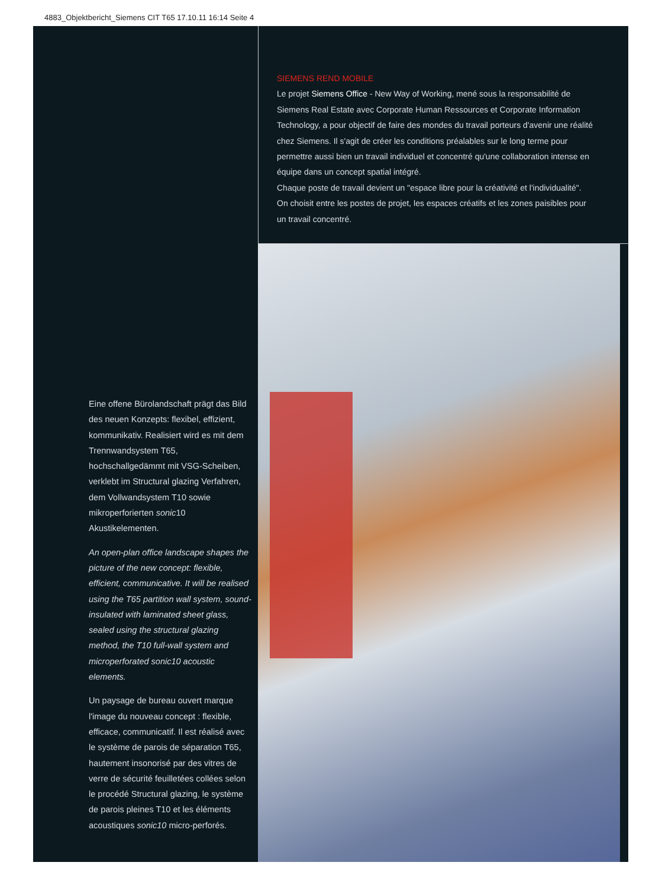4883_Objektbericht_Siemens CIT T65 17.10.11 16:14 Seite 4
SIEMENS REND MOBILE
Le projet Siemens Office - New Way of Working, mené sous la responsabilité de Siemens Real Estate avec Corporate Human Ressources et Corporate Information Technology, a pour objectif de faire des mondes du travail porteurs d'avenir une réalité chez Siemens. Il s'agit de créer les conditions préalables sur le long terme pour permettre aussi bien un travail individuel et concentré qu'une collaboration intense en équipe dans un concept spatial intégré.
Chaque poste de travail devient un "espace libre pour la créativité et l'individualité". On choisit entre les postes de projet, les espaces créatifs et les zones paisibles pour un travail concentré.
Eine offene Bürolandschaft prägt das Bild des neuen Konzepts: flexibel, effizient, kommunikativ. Realisiert wird es mit dem Trennwandsystem T65, hochschallgedämmt mit VSG-Scheiben, verklebt im Structural glazing Verfahren, dem Vollwandsystem T10 sowie mikroperforierten sonic10 Akustikelementen.
An open-plan office landscape shapes the picture of the new concept: flexible, efficient, communicative. It will be realised using the T65 partition wall system, sound-insulated with laminated sheet glass, sealed using the structural glazing method, the T10 full-wall system and microperforated sonic10 acoustic elements.
Un paysage de bureau ouvert marque l'image du nouveau concept : flexible, efficace, communicatif. Il est réalisé avec le système de parois de séparation T65, hautement insonorisé par des vitres de verre de sécurité feuilletées collées selon le procédé Structural glazing, le système de parois pleines T10 et les éléments acoustiques sonic10 micro-perforés.